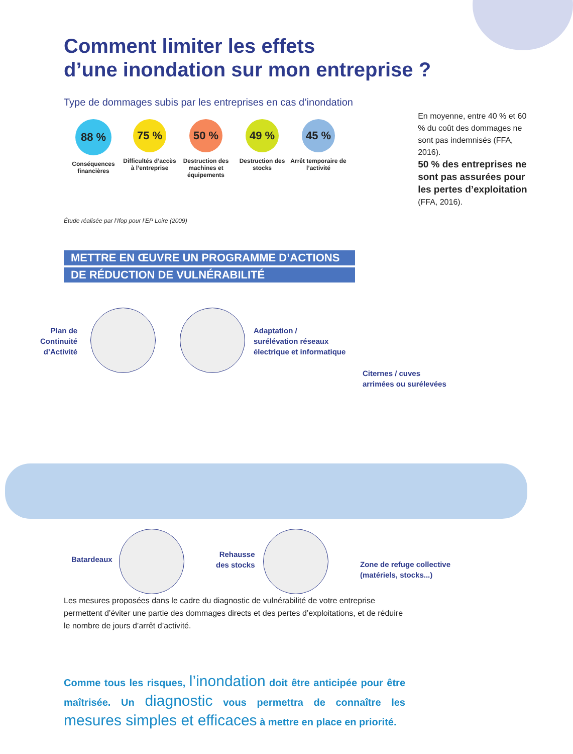Comment limiter les effets
d’une inondation sur mon entreprise ?
Type de dommages subis par les entreprises en cas d’inondation
88 %
Conséquences financières
75 %
Difficultés d’accès à l’entreprise
50 %
Destruction des machines et équipements
49 %
Destruction des stocks
45 %
Arrêt temporaire de l’activité
En moyenne, entre 40 % et 60 % du coût des dommages ne sont pas indemnisés (FFA, 2016).
50 % des entreprises ne sont pas assurées pour les pertes d’exploitation (FFA, 2016).
Étude réalisée par l’Ifop pour l’EP Loire (2009)
METTRE EN ŒUVRE UN PROGRAMME D’ACTIONS
DE RÉDUCTION DE VULNÉRABILITÉ
Plan de
Continuité
d’Activité
Adaptation /
surélévation réseaux
électrique et informatique
Citernes / cuves
arrimées ou surélevées
Batardeaux
Rehausse
des stocks
Zone de refuge collective
(matériels, stocks...)
Les mesures proposées dans le cadre du diagnostic de vulnérabilité de votre entreprise permettent d’éviter une partie des dommages directs et des pertes d’exploitations, et de réduire le nombre de jours d’arrêt d’activité.
Comme tous les risques, l’inondation doit être anticipée pour être maîtrisée. Un diagnostic vous permettra de connaître les mesures simples et efficaces à mettre en place en priorité.